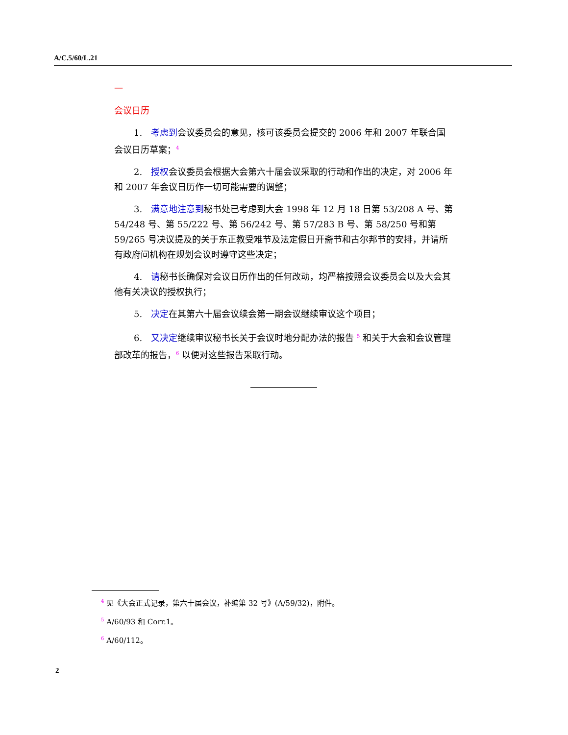A/C.5/60/L.21
一
会议日历
1.　考虑到会议委员会的意见，核可该委员会提交的 2006 年和 2007 年联合国会议日历草案；<sup>4</sup>
2.　授权会议委员会根据大会第六十届会议采取的行动和作出的决定，对 2006 年和 2007 年会议日历作一切可能需要的调整；
3.　满意地注意到秘书处已考虑到大会 1998 年 12 月 18 日第 53/208 A 号、第 54/248 号、第 55/222 号、第 56/242 号、第 57/283 B 号、第 58/250 号和第 59/265 号决议提及的关于东正教受难节及法定假日开斋节和古尔邦节的安排，并请所有政府间机构在规划会议时遵守这些决定；
4.　请秘书长确保对会议日历作出的任何改动，均严格按照会议委员会以及大会其他有关决议的授权执行；
5.　决定在其第六十届会议续会第一期会议继续审议这个项目；
6.　又决定继续审议秘书长关于会议时地分配办法的报告 <sup>5</sup> 和关于大会和会议管理部改革的报告，<sup>6</sup> 以便对这些报告采取行动。
<sup>4</sup> 见《大会正式记录，第六十届会议，补编第 32 号》(A/59/32)，附件。
<sup>5</sup> A/60/93 和 Corr.1。
<sup>6</sup> A/60/112。
2